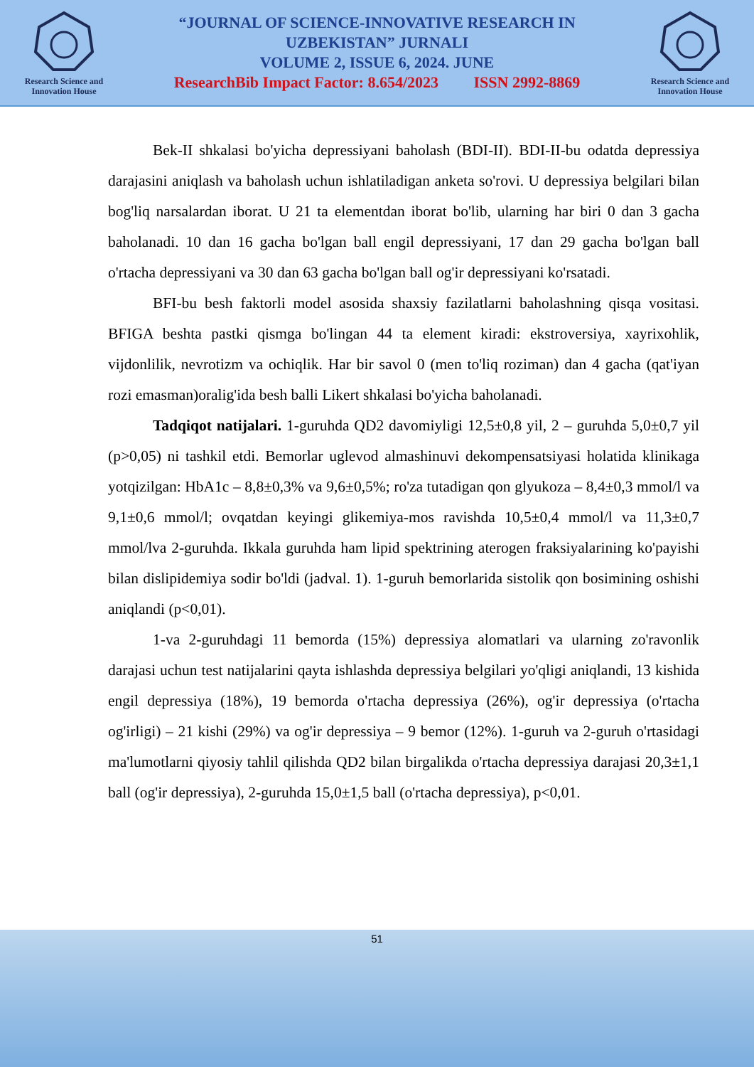Research Science and
Innovation House
“JOURNAL OF SCIENCE-INNOVATIVE RESEARCH IN
UZBEKISTAN” JURNALI
VOLUME 2, ISSUE 6, 2024. JUNE
ResearchBib Impact Factor: 8.654/2023 ISSN 2992-8869
Research Science and
Innovation House
Bek-II shkalasi bo'yicha depressiyani baholash (BDI-II). BDI-II-bu odatda depressiya darajasini aniqlash va baholash uchun ishlatiladigan anketa so'rovi. U depressiya belgilari bilan bog'liq narsalardan iborat. U 21 ta elementdan iborat bo'lib, ularning har biri 0 dan 3 gacha baholanadi. 10 dan 16 gacha bo'lgan ball engil depressiyani, 17 dan 29 gacha bo'lgan ball o'rtacha depressiyani va 30 dan 63 gacha bo'lgan ball og'ir depressiyani ko'rsatadi.
BFI-bu besh faktorli model asosida shaxsiy fazilatlarni baholashning qisqa vositasi. BFIGA beshta pastki qismga bo'lingan 44 ta element kiradi: ekstroversiya, xayrixohlik, vijdonlilik, nevrotizm va ochiqlik. Har bir savol 0 (men to'liq roziman) dan 4 gacha (qat'iyan rozi emasman)oralig'ida besh balli Likert shkalasi bo'yicha baholanadi.
Tadqiqot natijalari. 1-guruhda QD2 davomiyligi 12,5±0,8 yil, 2 – guruhda 5,0±0,7 yil (p>0,05) ni tashkil etdi. Bemorlar uglevod almashinuvi dekompensatsiyasi holatida klinikaga yotqizilgan: HbA1c – 8,8±0,3% va 9,6±0,5%; ro'za tutadigan qon glyukoza – 8,4±0,3 mmol/l va 9,1±0,6 mmol/l; ovqatdan keyingi glikemiya-mos ravishda 10,5±0,4 mmol/l va 11,3±0,7 mmol/lva 2-guruhda. Ikkala guruhda ham lipid spektrining aterogen fraksiyalarining ko'payishi bilan dislipidemiya sodir bo'ldi (jadval. 1). 1-guruh bemorlarida sistolik qon bosimining oshishi aniqlandi (p<0,01).
1-va 2-guruhdagi 11 bemorda (15%) depressiya alomatlari va ularning zo'ravonlik darajasi uchun test natijalarini qayta ishlashda depressiya belgilari yo'qligi aniqlandi, 13 kishida engil depressiya (18%), 19 bemorda o'rtacha depressiya (26%), og'ir depressiya (o'rtacha og'irligi) – 21 kishi (29%) va og'ir depressiya – 9 bemor (12%). 1-guruh va 2-guruh o'rtasidagi ma'lumotlarni qiyosiy tahlil qilishda QD2 bilan birgalikda o'rtacha depressiya darajasi 20,3±1,1 ball (og'ir depressiya), 2-guruhda 15,0±1,5 ball (o'rtacha depressiya), p<0,01.
51